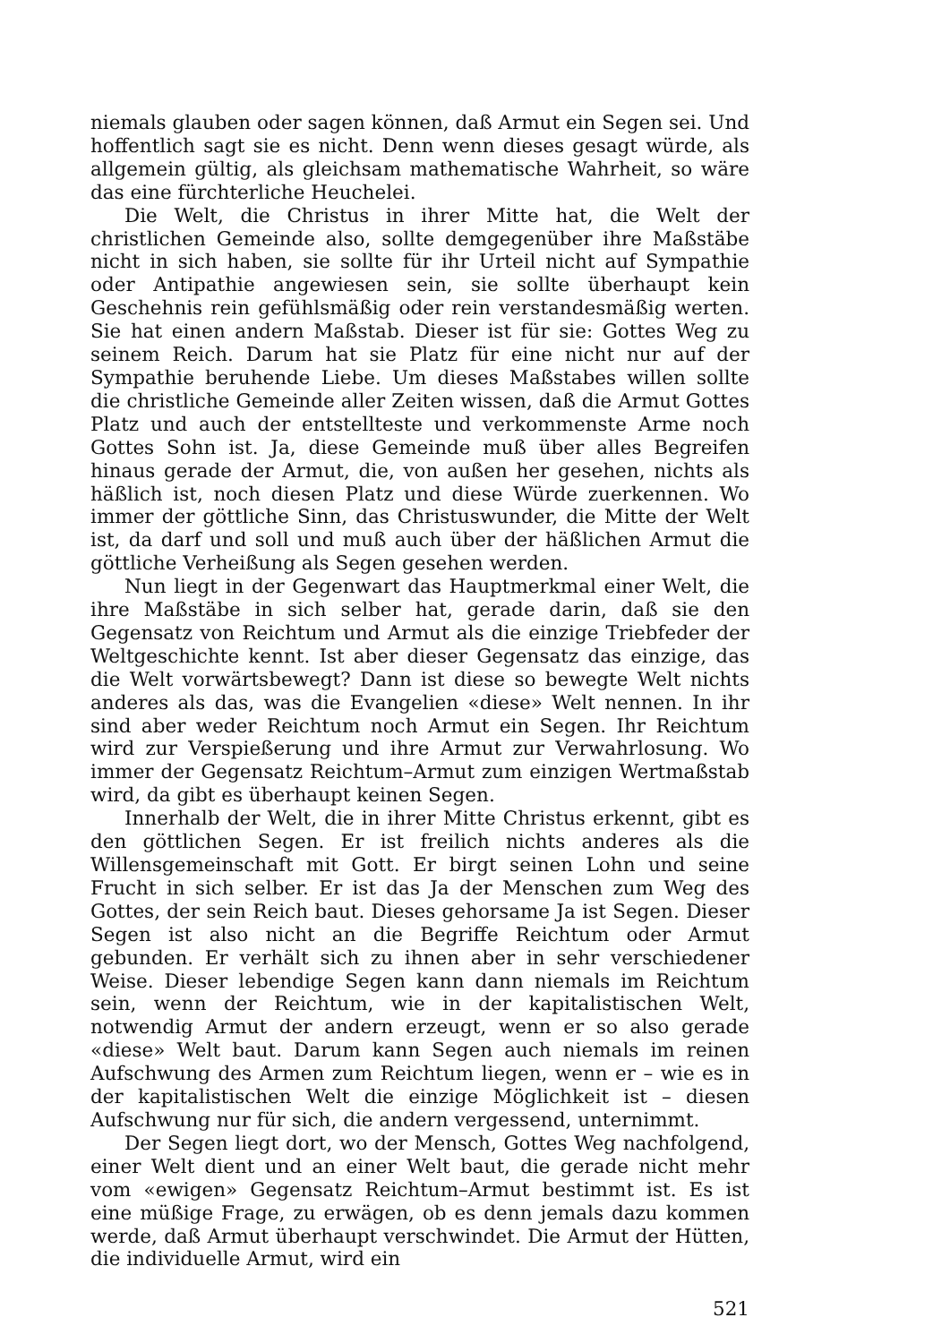niemals glauben oder sagen können, daß Armut ein Segen sei. Und hoffentlich sagt sie es nicht. Denn wenn dieses gesagt würde, als allgemein gültig, als gleichsam mathematische Wahrheit, so wäre das eine fürchterliche Heuchelei.
Die Welt, die Christus in ihrer Mitte hat, die Welt der christlichen Gemeinde also, sollte demgegenüber ihre Maßstäbe nicht in sich haben, sie sollte für ihr Urteil nicht auf Sympathie oder Antipathie angewiesen sein, sie sollte überhaupt kein Geschehnis rein gefühlsmäßig oder rein verstandesmäßig werten. Sie hat einen andern Maßstab. Dieser ist für sie: Gottes Weg zu seinem Reich. Darum hat sie Platz für eine nicht nur auf der Sympathie beruhende Liebe. Um dieses Maßstabes willen sollte die christliche Gemeinde aller Zeiten wissen, daß die Armut Gottes Platz und auch der entstellteste und verkommenste Arme noch Gottes Sohn ist. Ja, diese Gemeinde muß über alles Begreifen hinaus gerade der Armut, die, von außen her gesehen, nichts als häßlich ist, noch diesen Platz und diese Würde zuerkennen. Wo immer der göttliche Sinn, das Christuswunder, die Mitte der Welt ist, da darf und soll und muß auch über der häßlichen Armut die göttliche Verheißung als Segen gesehen werden.
Nun liegt in der Gegenwart das Hauptmerkmal einer Welt, die ihre Maßstäbe in sich selber hat, gerade darin, daß sie den Gegensatz von Reichtum und Armut als die einzige Triebfeder der Weltgeschichte kennt. Ist aber dieser Gegensatz das einzige, das die Welt vorwärtsbewegt? Dann ist diese so bewegte Welt nichts anderes als das, was die Evangelien «diese» Welt nennen. In ihr sind aber weder Reichtum noch Armut ein Segen. Ihr Reichtum wird zur Verspießerung und ihre Armut zur Verwahrlosung. Wo immer der Gegensatz Reichtum–Armut zum einzigen Wertmaßstab wird, da gibt es überhaupt keinen Segen.
Innerhalb der Welt, die in ihrer Mitte Christus erkennt, gibt es den göttlichen Segen. Er ist freilich nichts anderes als die Willensgemeinschaft mit Gott. Er birgt seinen Lohn und seine Frucht in sich selber. Er ist das Ja der Menschen zum Weg des Gottes, der sein Reich baut. Dieses gehorsame Ja ist Segen. Dieser Segen ist also nicht an die Begriffe Reichtum oder Armut gebunden. Er verhält sich zu ihnen aber in sehr verschiedener Weise. Dieser lebendige Segen kann dann niemals im Reichtum sein, wenn der Reichtum, wie in der kapitalistischen Welt, notwendig Armut der andern erzeugt, wenn er so also gerade «diese» Welt baut. Darum kann Segen auch niemals im reinen Aufschwung des Armen zum Reichtum liegen, wenn er – wie es in der kapitalistischen Welt die einzige Möglichkeit ist – diesen Aufschwung nur für sich, die andern vergessend, unternimmt.
Der Segen liegt dort, wo der Mensch, Gottes Weg nachfolgend, einer Welt dient und an einer Welt baut, die gerade nicht mehr vom «ewigen» Gegensatz Reichtum–Armut bestimmt ist. Es ist eine müßige Frage, zu erwägen, ob es denn jemals dazu kommen werde, daß Armut überhaupt verschwindet. Die Armut der Hütten, die individuelle Armut, wird ein
521